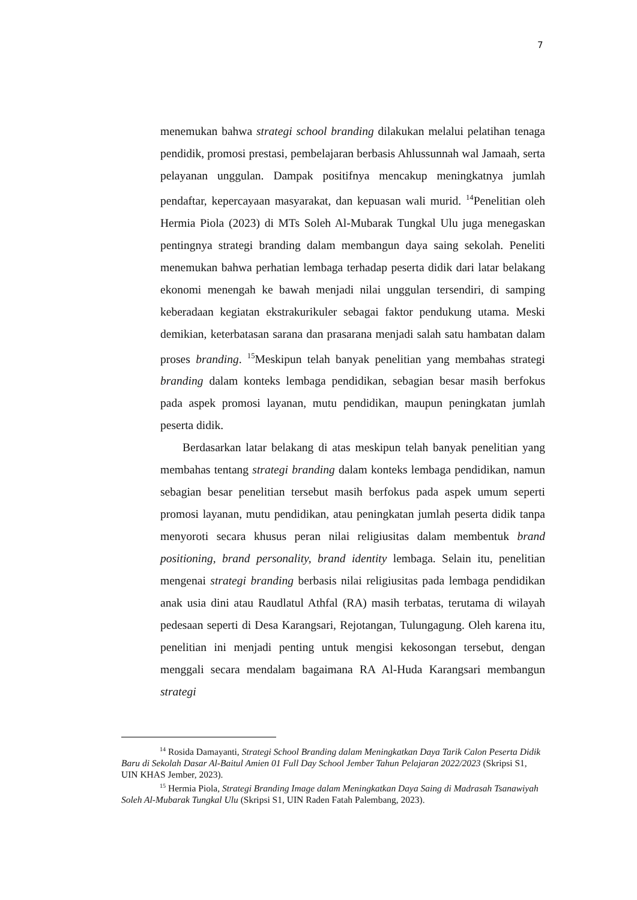7
menemukan bahwa strategi school branding dilakukan melalui pelatihan tenaga pendidik, promosi prestasi, pembelajaran berbasis Ahlussunnah wal Jamaah, serta pelayanan unggulan. Dampak positifnya mencakup meningkatnya jumlah pendaftar, kepercayaan masyarakat, dan kepuasan wali murid. <sup>14</sup>Penelitian oleh Hermia Piola (2023) di MTs Soleh Al-Mubarak Tungkal Ulu juga menegaskan pentingnya strategi branding dalam membangun daya saing sekolah. Peneliti menemukan bahwa perhatian lembaga terhadap peserta didik dari latar belakang ekonomi menengah ke bawah menjadi nilai unggulan tersendiri, di samping keberadaan kegiatan ekstrakurikuler sebagai faktor pendukung utama. Meski demikian, keterbatasan sarana dan prasarana menjadi salah satu hambatan dalam proses branding. <sup>15</sup>Meskipun telah banyak penelitian yang membahas strategi branding dalam konteks lembaga pendidikan, sebagian besar masih berfokus pada aspek promosi layanan, mutu pendidikan, maupun peningkatan jumlah peserta didik.
Berdasarkan latar belakang di atas meskipun telah banyak penelitian yang membahas tentang strategi branding dalam konteks lembaga pendidikan, namun sebagian besar penelitian tersebut masih berfokus pada aspek umum seperti promosi layanan, mutu pendidikan, atau peningkatan jumlah peserta didik tanpa menyoroti secara khusus peran nilai religiusitas dalam membentuk brand positioning, brand personality, brand identity lembaga. Selain itu, penelitian mengenai strategi branding berbasis nilai religiusitas pada lembaga pendidikan anak usia dini atau Raudlatul Athfal (RA) masih terbatas, terutama di wilayah pedesaan seperti di Desa Karangsari, Rejotangan, Tulungagung. Oleh karena itu, penelitian ini menjadi penting untuk mengisi kekosongan tersebut, dengan menggali secara mendalam bagaimana RA Al-Huda Karangsari membangun strategi
<sup>14</sup> Rosida Damayanti, Strategi School Branding dalam Meningkatkan Daya Tarik Calon Peserta Didik Baru di Sekolah Dasar Al-Baitul Amien 01 Full Day School Jember Tahun Pelajaran 2022/2023 (Skripsi S1, UIN KHAS Jember, 2023).
<sup>15</sup> Hermia Piola, Strategi Branding Image dalam Meningkatkan Daya Saing di Madrasah Tsanawiyah Soleh Al-Mubarak Tungkal Ulu (Skripsi S1, UIN Raden Fatah Palembang, 2023).